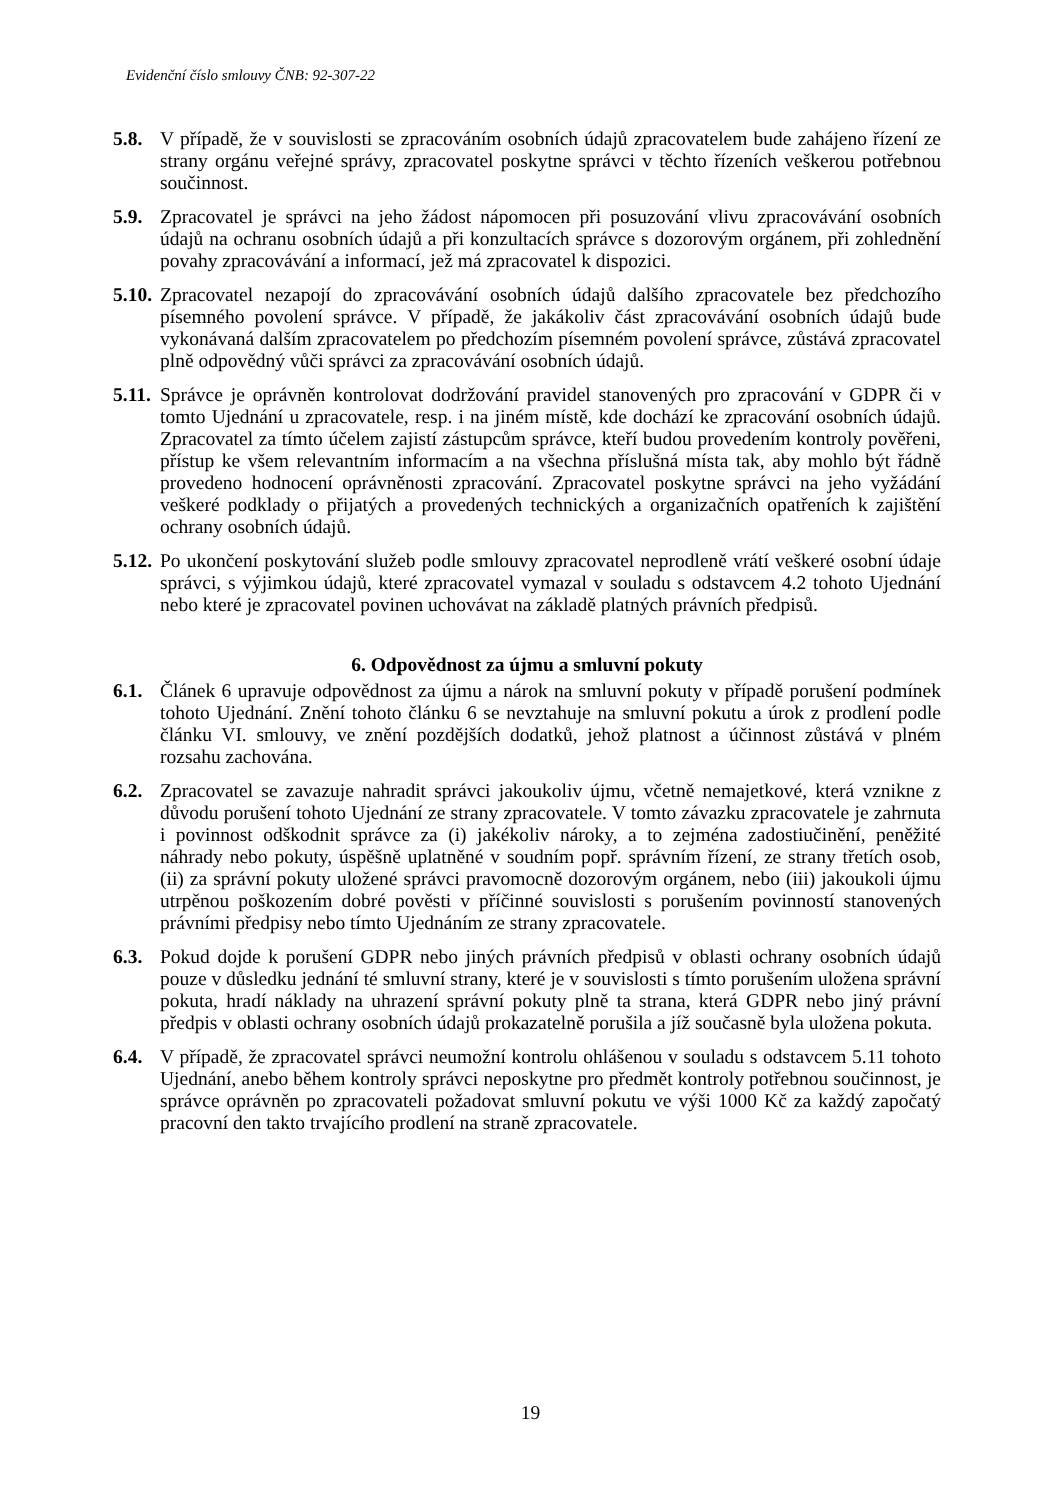Evidenční číslo smlouvy ČNB: 92-307-22
5.8. V případě, že v souvislosti se zpracováním osobních údajů zpracovatelem bude zahájeno řízení ze strany orgánu veřejné správy, zpracovatel poskytne správci v těchto řízeních veškerou potřebnou součinnost.
5.9. Zpracovatel je správci na jeho žádost nápomocen při posuzování vlivu zpracovávání osobních údajů na ochranu osobních údajů a při konzultacích správce s dozorovým orgánem, při zohlednění povahy zpracovávání a informací, jež má zpracovatel k dispozici.
5.10.
Zpracovatel nezapojí do zpracovávání osobních údajů dalšího zpracovatele bez předchozího písemného povolení správce. V případě, že jakákoliv část zpracovávání osobních údajů bude vykonávaná dalším zpracovatelem po předchozím písemném povolení správce, zůstává zpracovatel plně odpovědný vůči správci za zpracovávání osobních údajů.
5.11.
Správce je oprávněn kontrolovat dodržování pravidel stanovených pro zpracování v GDPR či v tomto Ujednání u zpracovatele, resp. i na jiném místě, kde dochází ke zpracování osobních údajů. Zpracovatel za tímto účelem zajistí zástupcům správce, kteří budou provedením kontroly pověřeni, přístup ke všem relevantním informacím a na všechna příslušná místa tak, aby mohlo být řádně provedeno hodnocení oprávněnosti zpracování. Zpracovatel poskytne správci na jeho vyžádání veškeré podklady o přijatých a provedených technických a organizačních opatřeních k zajištění ochrany osobních údajů.
5.12.
Po ukončení poskytování služeb podle smlouvy zpracovatel neprodleně vrátí veškeré osobní údaje správci, s výjimkou údajů, které zpracovatel vymazal v souladu s odstavcem 4.2 tohoto Ujednání nebo které je zpracovatel povinen uchovávat na základě platných právních předpisů.
6. Odpovědnost za újmu a smluvní pokuty
6.1. Článek 6 upravuje odpovědnost za újmu a nárok na smluvní pokuty v případě porušení podmínek tohoto Ujednání. Znění tohoto článku 6 se nevztahuje na smluvní pokutu a úrok z prodlení podle článku VI. smlouvy, ve znění pozdějších dodatků, jehož platnost a účinnost zůstává v plném rozsahu zachována.
6.2. Zpracovatel se zavazuje nahradit správci jakoukoliv újmu, včetně nemajetkové, která vznikne z důvodu porušení tohoto Ujednání ze strany zpracovatele. V tomto závazku zpracovatele je zahrnuta i povinnost odškodnit správce za (i) jakékoliv nároky, a to zejména zadostiučinění, peněžité náhrady nebo pokuty, úspěšně uplatněné v soudním popř. správním řízení, ze strany třetích osob, (ii) za správní pokuty uložené správci pravomocně dozorovým orgánem, nebo (iii) jakoukoli újmu utrpěnou poškozením dobré pověsti v příčinné souvislosti s porušením povinností stanovených právními předpisy nebo tímto Ujednáním ze strany zpracovatele.
6.3. Pokud dojde k porušení GDPR nebo jiných právních předpisů v oblasti ochrany osobních údajů pouze v důsledku jednání té smluvní strany, které je v souvislosti s tímto porušením uložena správní pokuta, hradí náklady na uhrazení správní pokuty plně ta strana, která GDPR nebo jiný právní předpis v oblasti ochrany osobních údajů prokazatelně porušila a jíž současně byla uložena pokuta.
6.4. V případě, že zpracovatel správci neumožní kontrolu ohlášenou v souladu s odstavcem 5.11 tohoto Ujednání, anebo během kontroly správci neposkytne pro předmět kontroly potřebnou součinnost, je správce oprávněn po zpracovateli požadovat smluvní pokutu ve výši 1000 Kč za každý započatý pracovní den takto trvajícího prodlení na straně zpracovatele.
19